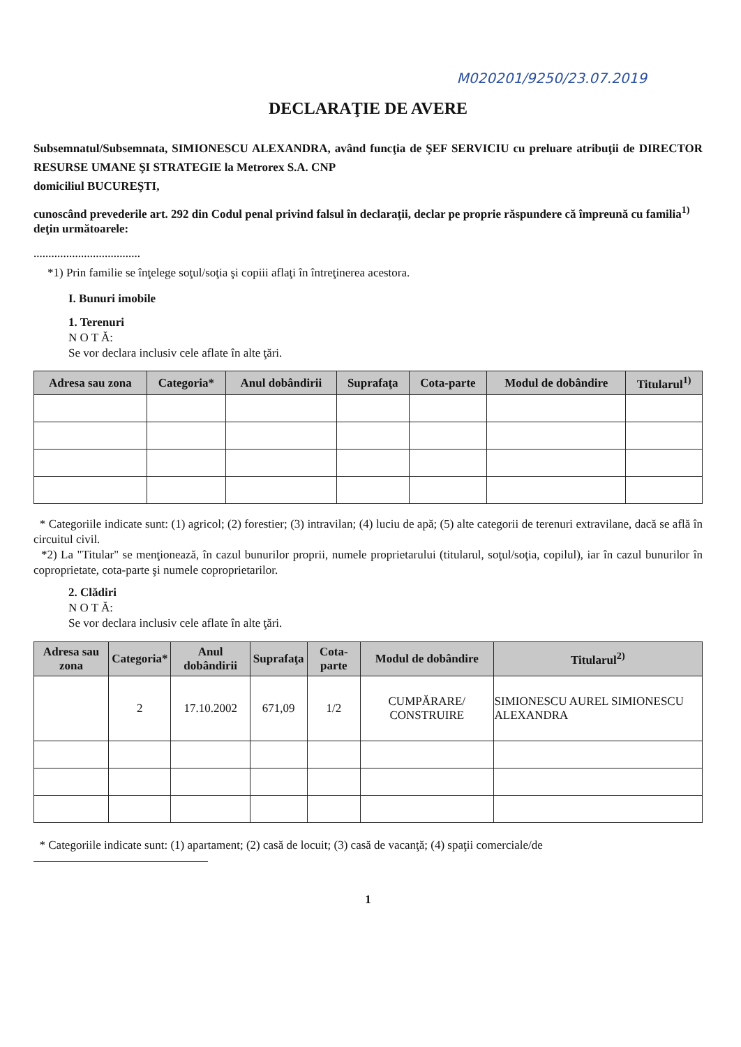M020201/9250/23.07.2019
DECLARAŢIE DE AVERE
Subsemnatul/Subsemnata, SIMIONESCU ALEXANDRA, având funcţia de ŞEF SERVICIU cu preluare atribuţii de DIRECTOR RESURSE UMANE ŞI STRATEGIE la Metrorex S.A. CNP
domiciliul BUCUREŞTI,
cunoscând prevederile art. 292 din Codul penal privind falsul în declaraţii, declar pe proprie răspundere că împreună cu familia<sup>1)</sup> deţin următoarele:
....................................
*1) Prin familie se înţelege soţul/soţia şi copiii aflaţi în întreţinerea acestora.
I. Bunuri imobile
1. Terenuri
N O T Ă:
Se vor declara inclusiv cele aflate în alte ţări.
| Adresa sau zona | Categoria* | Anul dobândirii | Suprafaţa | Cota-parte | Modul de dobândire | Titularul<sup>1)</sup> |
| --- | --- | --- | --- | --- | --- | --- |
* Categoriile indicate sunt: (1) agricol; (2) forestier; (3) intravilan; (4) luciu de apă; (5) alte categorii de terenuri extravilane, dacă se află în circuitul civil.
*2) La "Titular" se menţionează, în cazul bunurilor proprii, numele proprietarului (titularul, soţul/soţia, copilul), iar în cazul bunurilor în coproprietate, cota-parte şi numele coproprietarilor.
2. Clădiri
N O T Ă:
Se vor declara inclusiv cele aflate în alte ţări.
| Adresa sau zona | Categoria* | Anul dobândirii | Suprafaţa | Cota-parte | Modul de dobândire | Titularul<sup>2)</sup> |
| --- | --- | --- | --- | --- | --- | --- |
| | 2 | 17.10.2002 | 671,09 | 1/2 | CUMPĂRARE/ CONSTRUIRE | SIMIONESCU AUREL SIMIONESCU ALEXANDRA |
* Categoriile indicate sunt: (1) apartament; (2) casă de locuit; (3) casă de vacanţă; (4) spaţii comerciale/de
1